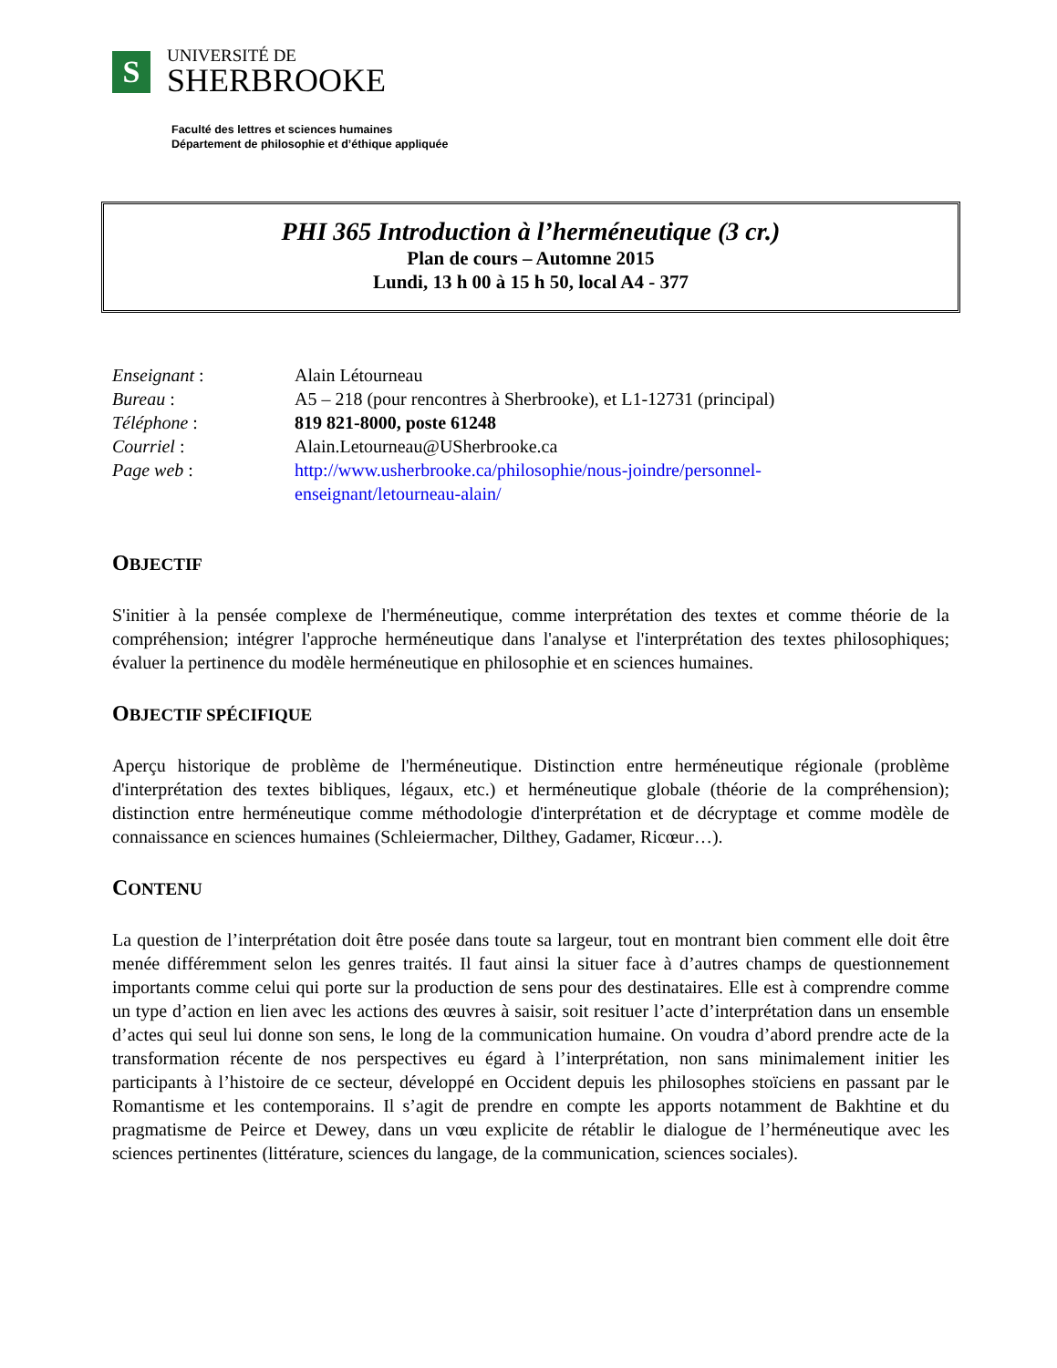S
UNIVERSITÉ DE
SHERBROOKE
Faculté des lettres et sciences humaines
Département de philosophie et d’éthique appliquée
PHI 365 Introduction à l’herméneutique (3 cr.)
Plan de cours – Automne 2015
Lundi, 13 h 00 à 15 h 50, local A4 - 377
Enseignant : Alain Létourneau
Bureau : A5 – 218 (pour rencontres à Sherbrooke), et L1-12731 (principal)
Téléphone : 819 821-8000, poste 61248
Courriel : Alain.Letourneau@USherbrooke.ca
Page web : http://www.usherbrooke.ca/philosophie/nous-joindre/personnel-
enseignant/letourneau-alain/
OBJECTIF
S'initier à la pensée complexe de l'herméneutique, comme interprétation des textes et comme théorie de la compréhension; intégrer l'approche herméneutique dans l'analyse et l'interprétation des textes philosophiques; évaluer la pertinence du modèle herméneutique en philosophie et en sciences humaines.
OBJECTIF SPÉCIFIQUE
Aperçu historique de problème de l'herméneutique. Distinction entre herméneutique régionale (problème d'interprétation des textes bibliques, légaux, etc.) et herméneutique globale (théorie de la compréhension); distinction entre herméneutique comme méthodologie d'interprétation et de décryptage et comme modèle de connaissance en sciences humaines (Schleiermacher, Dilthey, Gadamer, Ricœur…).
CONTENU
La question de l’interprétation doit être posée dans toute sa largeur, tout en montrant bien comment elle doit être menée différemment selon les genres traités. Il faut ainsi la situer face à d’autres champs de questionnement importants comme celui qui porte sur la production de sens pour des destinataires. Elle est à comprendre comme un type d’action en lien avec les actions des œuvres à saisir, soit resituer l’acte d’interprétation dans un ensemble d’actes qui seul lui donne son sens, le long de la communication humaine. On voudra d’abord prendre acte de la transformation récente de nos perspectives eu égard à l’interprétation, non sans minimalement initier les participants à l’histoire de ce secteur, développé en Occident depuis les philosophes stoïciens en passant par le Romantisme et les contemporains. Il s’agit de prendre en compte les apports notamment de Bakhtine et du pragmatisme de Peirce et Dewey, dans un vœu explicite de rétablir le dialogue de l’herméneutique avec les sciences pertinentes (littérature, sciences du langage, de la communication, sciences sociales).